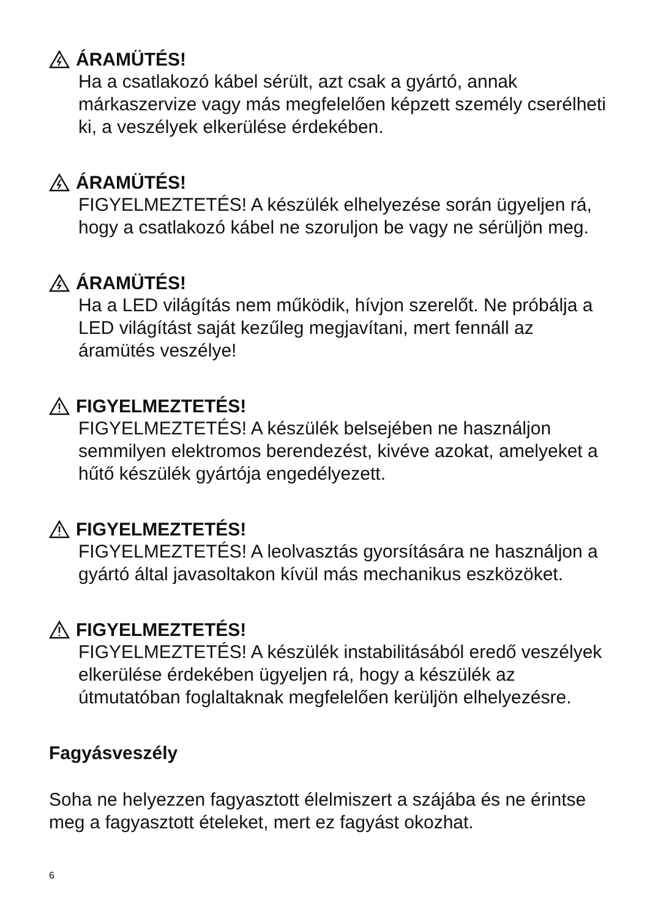ÁRAMÜTÉS!
Ha a csatlakozó kábel sérült, azt csak a gyártó, annak márkaszervize vagy más megfelelően képzett személy cserélheti ki, a veszélyek elkerülése érdekében.
ÁRAMÜTÉS!
FIGYELMEZTETÉS! A készülék elhelyezése során ügyeljen rá, hogy a csatlakozó kábel ne szoruljon be vagy ne sérüljön meg.
ÁRAMÜTÉS!
Ha a LED világítás nem működik, hívjon szerelőt. Ne próbálja a LED világítást saját kezűleg megjavítani, mert fennáll az áramütés veszélye!
FIGYELMEZTETÉS!
FIGYELMEZTETÉS! A készülék belsejében ne használjon semmilyen elektromos berendezést, kivéve azokat, amelyeket a hűtő készülék gyártója engedélyezett.
FIGYELMEZTETÉS!
FIGYELMEZTETÉS! A leolvasztás gyorsítására ne használjon a gyártó által javasoltakon kívül más mechanikus eszközöket.
FIGYELMEZTETÉS!
FIGYELMEZTETÉS! A készülék instabilitásából eredő veszélyek elkerülése érdekében ügyeljen rá, hogy a készülék az útmutatóban foglaltaknak megfelelően kerüljön elhelyezésre.
Fagyásveszély
Soha ne helyezzen fagyasztott élelmiszert a szájába és ne érintse meg a fagyasztott ételeket, mert ez fagyást okozhat.
6